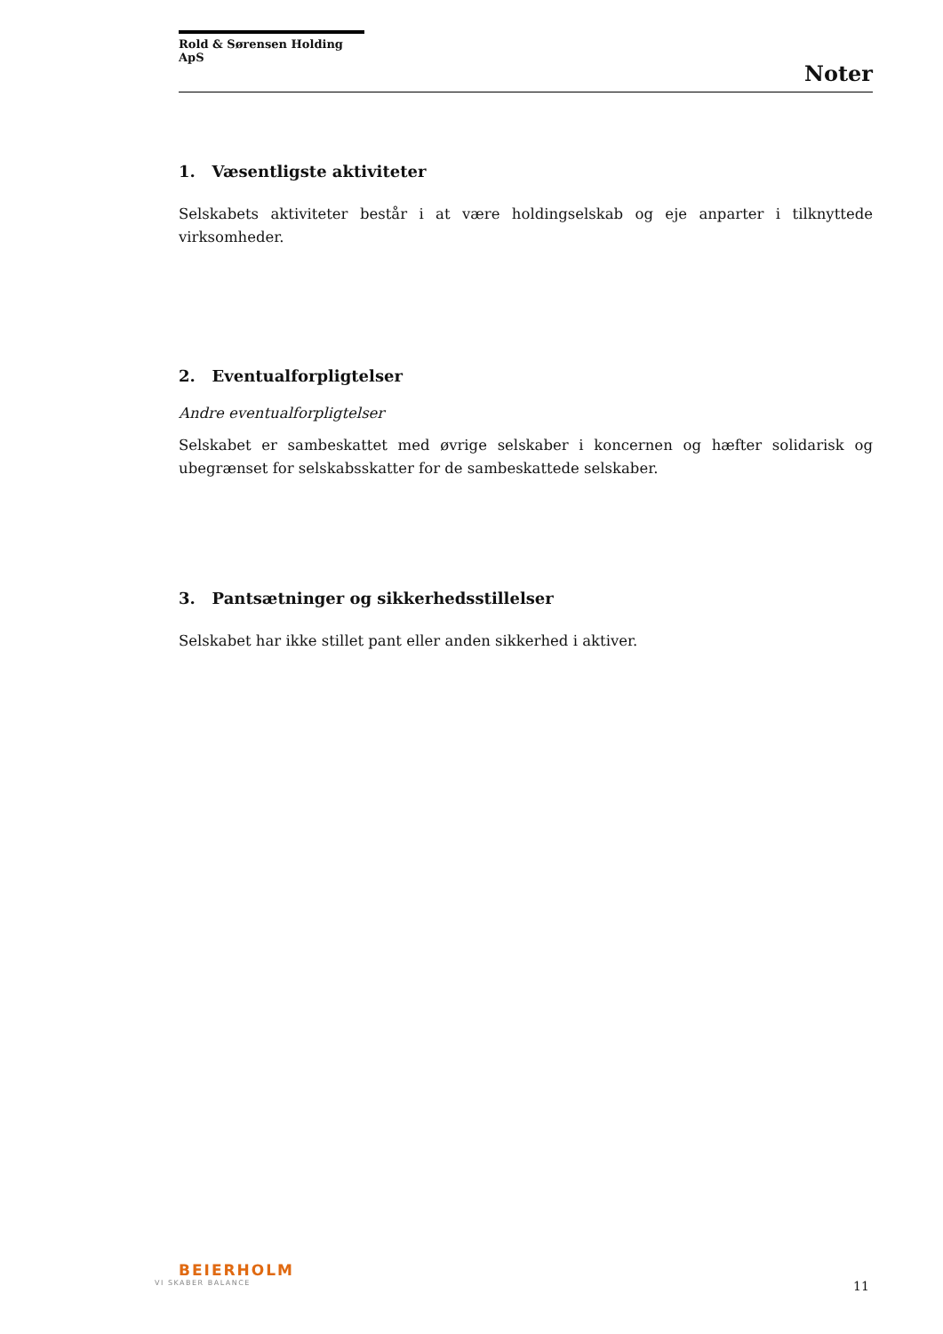Rold & Sørensen Holding ApS
Noter
1. Væsentligste aktiviteter
Selskabets aktiviteter består i at være holdingselskab og eje anparter i tilknyttede virksomheder.
2. Eventualforpligtelser
Andre eventualforpligtelser
Selskabet er sambeskattet med øvrige selskaber i koncernen og hæfter solidarisk og ubegrænset for selskabsskatter for de sambeskattede selskaber.
3. Pantsætninger og sikkerhedsstillelser
Selskabet har ikke stillet pant eller anden sikkerhed i aktiver.
BEIERHOLM
VI SKABER BALANCE
11